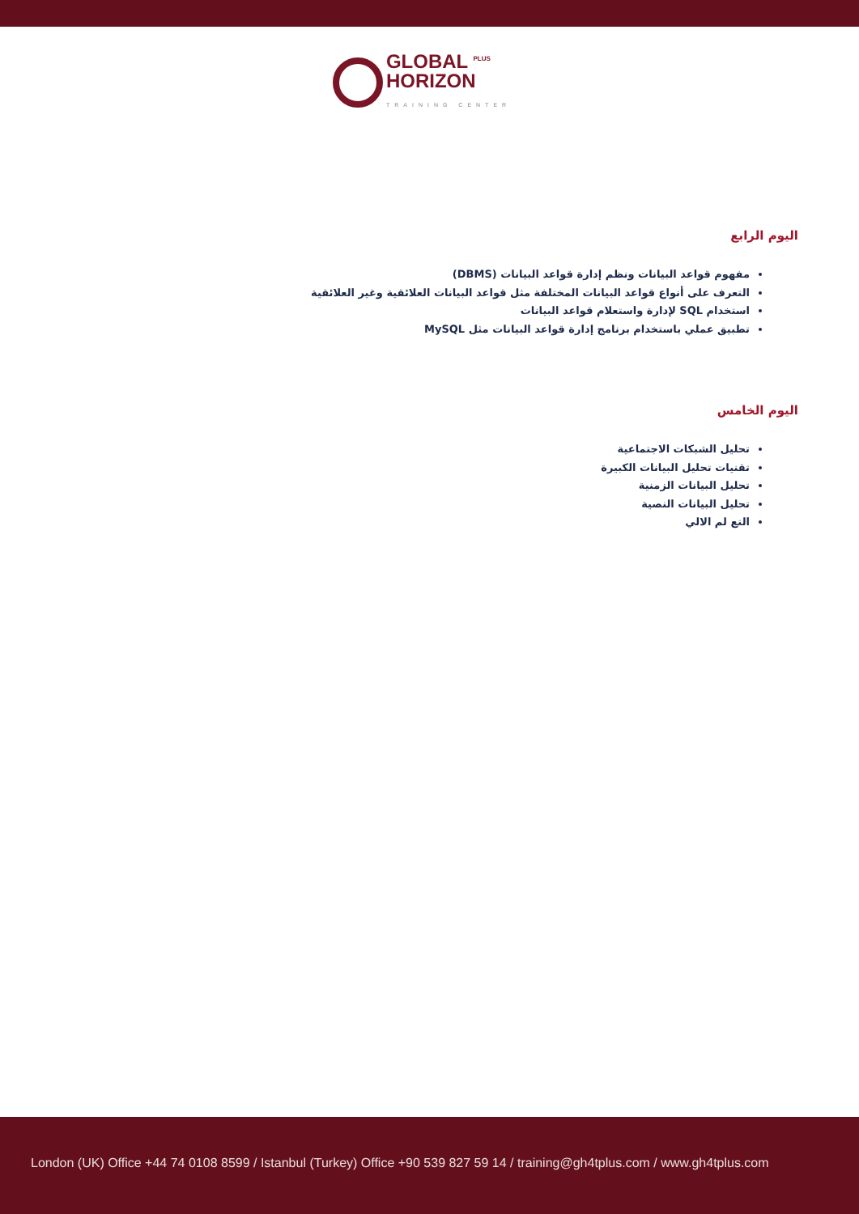GLOBAL <sup>PLUS</sup>
HORIZON
TRAINING CENTER
اليوم الرابع
مفهوم قواعد البيانات ونظم إدارة قواعد البيانات (DBMS)
التعرف على أنواع قواعد البيانات المختلفة مثل قواعد البيانات العلائقية وغير العلائقية
استخدام SQL لإدارة واستعلام قواعد البيانات
تطبيق عملي باستخدام برنامج إدارة قواعد البيانات مثل MySQL
اليوم الخامس
تحليل الشبكات الاجتماعية
تقنيات تحليل البيانات الكبيرة
تحليل البيانات الزمنية
تحليل البيانات النصية
التع لم الالي
London (UK) Office +44 74 0108 8599 / Istanbul (Turkey) Office +90 539 827 59 14 / training@gh4tplus.com / www.gh4tplus.com